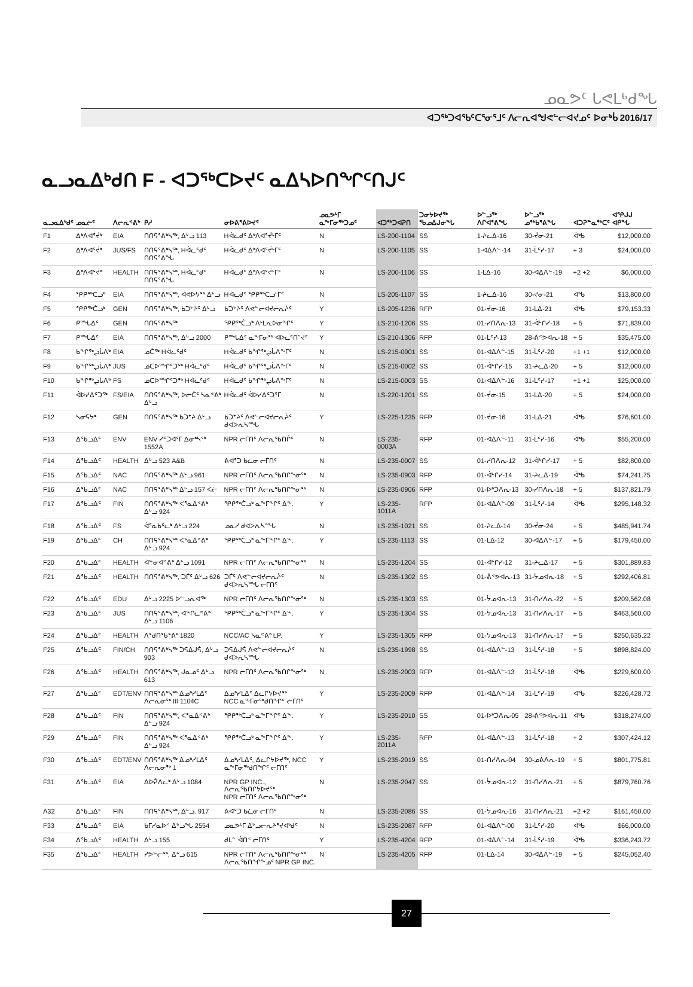ᓄᓇᕗᑦ ᒐᕙᒪᒃᑯᖓ
ᐊᑐᖅᑐᐊᕐᑲᑦᑕᕐᓂᕐᒧᑦ ᐱᓕᕆᐊᖑᕙᓪᓕᐊᔪᓄᑦ ᐅᓂᒃᑳ 2016/17
ᓇᓗᓇᐃᒃᑯᑎ F - ᐊᑐᖅᑕᐅᔪᑦ ᓇᐃᓴᐅᑎᖏᑦᑎᒍᑦ
| ᓇᓗᓇᐃᒃᑯᑦ | ᓄᓇᓖᑦ | ᐱᓕᕆᕝᕕᒃ | ᑭᓱ | ᓂᐅᕕᕐᕕᐅᔪᑦ | ᓄᓇᕗᒻᒥ ᓇᖕᒥᓂᖅᑐᓄᑦ | | ᐊᑐᖅᑐᐊᕈᑎ | ᑐᓂᔭᐅᔪᖅ ᖃᓄᐃᒍᓂᖓ | ᐅᓪᓗᖅ ᐱᒋᐊᕐᕕᖓ | ᐅᓪᓗᖅ ᓄᖅᑲᕐᕕᖓ | ᐊᑐᕈᓐᓇᖅᑕᑦ | ᐊᕿᒍᒍ ᐊᑭᖓ |
| --- | --- | --- | --- | --- | --- | --- | --- | --- | --- | --- | --- | --- |
| F1 | ᐃᒃᐱᐊᕐᔫᒃ | EIA | ᑎᑎᕋᕐᕕᒃᓴᖅ, ᐃᒡᓗ 113 | Hᐋᓚᑯᑦ ᐃᒃᐱᐊᕐᔫᒻᒥᑦ | N | | LS-200-1104 | SS | 1-ᔨᓚᐃ-16 | 30-ᔫᓂ-21 | ᐋᒃᑲ | $12,000.00 |
| F2 | ᐃᒃᐱᐊᕐᔫᒃ | JUS/FS | ᑎᑎᕋᕐᕕᒃᓴᖅ, Hᐋᓚᑦᑯᑦ ᑎᑎᕋᕐᕕᖓ | Hᐋᓚᑯᑦ ᐃᒃᐱᐊᕐᔫᒻᒥᑦ | N | | LS-200-1105 | SS | 1-ᐊᐃᐱᓪ-14 | 31-ᒫᑦᓯ-17 | + 3 | $24,000.00 |
| F3 | ᐃᒃᐱᐊᕐᔫᒃ | HEALTH | ᑎᑎᕋᕐᕕᒃᓴᖅ, Hᐋᓚᑦᑯᑦ ᑎᑎᕋᕐᕕᖓ | Hᐋᓚᑯᑦ ᐃᒃᐱᐊᕐᔫᒻᒥᑦ | N | | LS-200-1106 | SS | 1-ᒪᐃ-16 | 30-ᐊᐃᐱᓪ-19 | +2 +2 | $6,000.00 |
| F4 | ᕿᑭᖅᑖᓗᒃ | EIA | ᑎᑎᕋᕐᕕᒃᓴᖅ, ᐊᕙᐅᔭᖅ ᐃᒡᓗ | Hᐋᓚᑯᑦ ᕿᑭᖅᑖᓗᒻᒥᑦ | N | | LS-205-1107 | SS | 1-ᔨᓚᐃ-16 | 30-ᔫᓂ-21 | ᐋᒃᑲ | $13,800.00 |
| F5 | ᕿᑭᖅᑖᓗᒃ | GEN | ᑎᑎᕋᕐᕕᒃᓴᖅ, ᑲᑐᔾᔨᑦ ᐃᒡᓗ | ᑲᑐᔾᔨᑦ ᐱᕙᓪᓕᐊᔪᓕᕆᔩᑦ | Y | | LS-205-1236 | RFP | 01-ᔫᓂ-16 | 31-ᒪᐃ-21 | ᐋᒃᑲ | $79,153.33 |
| F6 | ᑭᙵᐃᑦ | GEN | ᑎᑎᕋᕐᕕᒃᓴᖅ | ᕿᑭᖅᑖᓗᒃ ᐱᒻᒪᕆᐅᓂᖏᑦ | Y | | LS-210-1206 | SS | 01-ᓯᑎᐱᕆ-13 | 31-ᐋᒡᒋᓯ-18 | + 5 | $71,839.00 |
| F7 | ᑭᙵᐃᑦ | EIA | ᑎᑎᕋᕐᕕᒃᓴᖅ, ᐃᒡᓗ 2000 | ᑭᙵᐃᑦ ᓇᖕᒥᓂᖅ ᐊᐅᓚᑦᑎᔾᔪᑦ | Y | | LS-210-1306 | RFP | 01-ᒫᑦᓯ-13 | 28-ᕖᕝᕗᐊᕆ-18 | + 5 | $35,475.00 |
| F8 | ᑲᖏᖅᖢᒑᐱᒃ | EIA | ᓄᑖᖅ Hᐋᓚᑦᑯᑦ | Hᐋᓚᑯᑦ ᑲᖏᖅᖢᒑᐱᖕᒥᑦ | N | | LS-215-0001 | SS | 01-ᐊᐃᐱᓪ-15 | 31-ᒫᑦᓯ-20 | +1 +1 | $12,000.00 |
| F9 | ᑲᖏᖅᖢᒑᐱᒃ | JUS | ᓄᑕᐅᙱᑦᑐᖅ Hᐋᓚᑦᑯᑦ | Hᐋᓚᑯᑦ ᑲᖏᖅᖢᒑᐱᖕᒥᑦ | N | | LS-215-0002 | SS | 01-ᐋᒡᒋᓯ-15 | 31-ᔨᓚᐃ-20 | + 5 | $12,000.00 |
| F10 | ᑲᖏᖅᖢᒑᐱᒃ | FS | ᓄᑕᐅᙱᑦᑐᖅ Hᐋᓚᑦᑯᑦ | Hᐋᓚᑯᑦ ᑲᖏᖅᖢᒑᐱᖕᒥᑦ | N | | LS-215-0003 | SS | 01-ᐊᐃᐱᓪ-16 | 31-ᒫᑦᓯ-17 | +1 +1 | $25,000.00 |
| F11 | ᐋᐅᓯᐃᑦᑐᖅ | FS/EIA | ᑎᑎᕋᕐᕕᒃᓴᖅ, ᐅᓕᑖᑦ ᓴᓇᕝᕕᒃ ᐃᒡᓗ | Hᐋᓚᑯᑦ ᐋᐅᓯᐃᑦᑐᕐᒥ | N | | LS-220-1201 | SS | 01-ᔫᓂ-15 | 31-ᒪᐃ-20 | + 5 | $24,000.00 |
| F12 | ᓴᓂᕋᔭᒃ | GEN | ᑎᑎᕋᕐᕕᒃᓴᖅ ᑲᑐᔾᔨ ᐃᒡᓗ | ᑲᑐᔾᔨᑦ ᐱᕙᓪᓕᐊᔪᓕᕆᔩᑦ ᑯᐊᐳᕇᓴᙵ | Y | | LS-225-1235 | RFP | 01-ᔫᓂ-16 | 31-ᒪᐃ-21 | ᐋᒃᑲ | $76,601.00 |
| F13 | ᐃᖃᓗᐃᑦ | ENV | ENV ᓯᑦᑐᐊᕐᒥ ᐃᓂᒃᓴᖅ 1552A | NPR ᓕᒥᑎᑦ ᐱᓕᕆᖃᑎᒌᑦ | N | | LS-235-0003A | RFP | 01-ᐊᐃᐱᓪ-11 | 31-ᒫᑦᓯ-16 | ᐋᒃᑲ | $55,200.00 |
| F14 | ᐃᖃᓗᐃᑦ | HEALTH | ᐃᒡᓗ 523 A&B | ᕕᐊᕐᑐ ᑲᓛᓂ ᓕᒥᑎᑦ | N | | LS-235-0007 | SS | 01-ᓯᑎᐱᕆ-12 | 31-ᐋᒡᒋᓯ-17 | + 5 | $82,800.00 |
| F15 | ᐃᖃᓗᐃᑦ | NAC | ᑎᑎᕋᕐᕕᒃᓴᖅ ᐃᒡᓗ 961 | NPR ᓕᒥᑎᑦ ᐱᓕᕆᖃᑎᒋᖕᓂᖅ | N | | LS-235-0903 | RFP | 01-ᐋᒡᒋᓯ-14 | 31-ᔨᓚᐃ-19 | ᐋᒃᑲ | $74,241.75 |
| F16 | ᐃᖃᓗᐃᑦ | NAC | ᑎᑎᕋᕐᕕᒃᓴᖅ ᐃᒡᓗ 157 ᐹᓖ | NPR ᓕᒥᑎᑦ ᐱᓕᕆᖃᑎᒋᖕᓂᖅ | N | | LS-235-0906 | RFP | 01-ᐅᒃᑑᐱᕆ-13 | 30-ᓯᑎᐱᕆ-18 | + 5 | $137,821.79 |
| F17 | ᐃᖃᓗᐃᑦ | FIN | ᑎᑎᕋᕐᕕᒃᓴᖅ ᐸᕐᓇᐃᕝᕕᒃ ᐃᒡᓗ 924 | ᕿᑭᖅᑖᓗᒃ ᓇᖕᒥᖏᑦ ᐃᖕ. | Y | | LS-235-1011A | RFP | 01-ᐊᐃᐱᓪ-09 | 31-ᒫᑦᓯ-14 | ᐋᒃᑲ | $295,148.32 |
| F18 | ᐃᖃᓗᐃᑦ | FS | ᐋᕐᓇᑲᑦᓚᒃ ᐃᒡᓗ 224 | ᓄᓇᓯ ᑯᐊᐳᕇᓴᙵ | N | | LS-235-1021 | SS | 01-ᔨᓚᐃ-14 | 30-ᔫᓂ-24 | + 5 | $485,941.74 |
| F19 | ᐃᖃᓗᐃᑦ | CH | ᑎᑎᕋᕐᕕᒃᓴᖅ ᐸᕐᓇᐃᕝᕕᒃ ᐃᒡᓗ 924 | ᕿᑭᖅᑖᓗᒃ ᓇᖕᒥᖏᑦ ᐃᖕ. | Y | | LS-235-1113 | SS | 01-ᒪᐃ-12 | 30-ᐊᐃᐱᓪ-17 | + 5 | $179,450.00 |
| F20 | ᐃᖃᓗᐃᑦ | HEALTH | ᐋᓐᓂᐊᕝᕕᒃ ᐃᒡᓗ 1091 | NPR ᓕᒥᑎᑦ ᐱᓕᕆᖃᑎᒋᖕᓂᖅ | N | | LS-235-1204 | SS | 01-ᐋᒡᒋᓯ-12 | 31-ᔨᓚᐃ-17 | + 5 | $301,889.83 |
| F21 | ᐃᖃᓗᐃᑦ | HEALTH | ᑎᑎᕋᕐᕕᒃᓴᖅ, ᑐᒦᑦ ᐃᒡᓗ 626 | ᑐᒦᑦ ᐱᕙᓪᓕᐊᔪᓕᕆᔩᑦ ᑯᐊᐳᕇᓴᙵ ᓕᒥᑎᑦ | N | | LS-235-1302 | SS | 01-ᕖᕝᕗᐊᕆ-13 | 31-ᔮᓄᐊᕆ-18 | + 5 | $292,406.81 |
| F22 | ᐃᖃᓗᐃᑦ | EDU | ᐃᒡᓗ 2225 ᐅᓪᓗᕆᐊᖅ | NPR ᓕᒥᑎᑦ ᐱᓕᕆᖃᑎᒋᖕᓂᖅ | N | | LS-235-1303 | SS | 01-ᔮᓄᐊᕆ-13 | 31-ᑎᓯᐱᕆ-22 | + 5 | $209,562.08 |
| F23 | ᐃᖃᓗᐃᑦ | JUS | ᑎᑎᕋᕐᕕᒃᓴᖅ, ᐊᖏᓚᕝᕕᒃ ᐃᒡᓗ 1106 | ᕿᑭᖅᑖᓗᒃ ᓇᖕᒥᖏᑦ ᐃᖕ. | Y | | LS-235-1304 | SS | 01-ᔮᓄᐊᕆ-13 | 31-ᑎᓯᐱᕆ-17 | + 5 | $463,560.00 |
| F24 | ᐃᖃᓗᐃᑦ | HEALTH | ᐱᕐᑯᑎᖃᕐᕕᒃ 1820 | NCC/AC ᓴᓇᕝᕕᒃ LP. | Y | | LS-235-1305 | RFP | 01-ᔮᓄᐊᕆ-13 | 31-ᑎᓯᐱᕆ-17 | + 5 | $250,635.22 |
| F25 | ᐃᖃᓗᐃᑦ | FIN/CH | ᑎᑎᕋᕐᕕᒃᓴᖅ ᑐᕋᐃᒍᕌ, ᐃᒡᓗ 903 | ᑐᕋᐃᒍᕌ ᐱᕙᓪᓕᐊᔪᓕᕆᔩᑦ ᑯᐊᐳᕇᓴᙵ | N | | LS-235-1998 | SS | 01-ᐊᐃᐱᓪ-13 | 31-ᒫᑦᓯ-18 | + 5 | $898,824.00 |
| F26 | ᐃᖃᓗᐃᑦ | HEALTH | ᑎᑎᕋᕐᕕᒃᓴᖅ, ᒍᓇᓄᑦ ᐃᒡᓗ 613 | NPR ᓕᒥᑎᑦ ᐱᓕᕆᖃᑎᒋᖕᓂᖅ | N | | LS-235-2003 | RFP | 01-ᐊᐃᐱᓪ-13 | 31-ᒫᑦᓯ-18 | ᐋᒃᑲ | $229,600.00 |
| F27 | ᐃᖃᓗᐃᑦ | EDT/ENV | ᑎᑎᕋᕐᕕᒃᓴᖅ ᐃᓄᒃᓯᒪᐃᑦ ᐱᓕᕆᓂᖅ III 1104C | ᐃᓄᒃᓯᒪᐃᑦ ᐃᓚᒋᔭᐅᔪᖅ NCC ᓇᖕᒥᓂᖅᑯᑎᖏᑦ ᓕᒥᑎᑦ | Y | | LS-235-2009 | RFP | 01-ᐊᐃᐱᓪ-14 | 31-ᒫᑦᓯ-19 | ᐋᒃᑲ | $226,428.72 |
| F28 | ᐃᖃᓗᐃᑦ | FIN | ᑎᑎᕋᕐᕕᒃᓴᖅ, ᐸᕐᓇᐃᕝᕕᒃ ᐃᒡᓗ 924 | ᕿᑭᖅᑖᓗᒃ ᓇᖕᒥᖏᑦ ᐃᖕ. | Y | | LS-235-2010 | SS | 01-ᐅᒃᑑᐱᕆ-05 | 28-ᕖᕝᕗᐊᕆ-11 | ᐋᒃᑲ | $318,274.00 |
| F29 | ᐃᖃᓗᐃᑦ | FIN | ᑎᑎᕋᕐᕕᒃᓴᖅ ᐸᕐᓇᐃᕝᕕᒃ ᐃᒡᓗ 924 | ᕿᑭᖅᑖᓗᒃ ᓇᖕᒥᖏᑦ ᐃᖕ. | Y | | LS-235-2011A | RFP | 01-ᐊᐃᐱᓪ-13 | 31-ᒫᑦᓯ-18 | + 2 | $307,424.12 |
| F30 | ᐃᖃᓗᐃᑦ | EDT/ENV | ᑎᑎᕋᕐᕕᒃᓴᖅ ᐃᓄᒃᓯᒪᐃᑦ ᐱᓕᕆᓂᖅ 1 | ᐃᓄᒃᓯᒪᐃᑦ, ᐃᓚᒋᔭᐅᔪᖅ, NCC ᓇᖕᒥᓂᖅᑯᑎᖏᑦ ᓕᒥᑎᑦ | Y | | LS-235-2019 | SS | 01-ᑎᓯᐱᕆ-04 | 30-ᓄᕕᐱᕆ-19 | + 5 | $801,775.81 |
| F31 | ᐃᖃᓗᐃᑦ | EIA | ᐃᐅᕉᐱᓚᒃ ᐃᒡᓗ 1084 | NPR GP INC., ᐱᓕᕆᖃᑎᒋᔭᐅᔪᖅ NPR ᓕᒥᑎᑦ ᐱᓕᕆᖃᑎᒋᖕᓂᖅ | N | | LS-235-2047 | SS | 01-ᔮᓄᐊᕆ-12 | 31-ᑎᓯᐱᕆ-21 | + 5 | $879,760.76 |
| A32 | ᐃᖃᓗᐃᑦ | FIN | ᑎᑎᕋᕐᕕᒃᓴᖅ, ᐃᒡᓗ. 917 | ᕕᐊᕐᑐ ᑲᓛᓂ ᓕᒥᑎᑦ | N | | LS-235-2086 | SS | 01-ᔮᓄᐊᕆ-16 | 31-ᑎᓯᐱᕆ-21 | +2 +2 | $161,450.00 |
| F33 | ᐃᖃᓗᐃᑦ | EIA | ᑲᒥᓯᓇᐅᑉ ᐃᒡᓗᖓ 2554 | ᓄᓇᕗᒻᒥ ᐃᒡᓗᓕᕆᔨᕐᔪᐊᒃᑯᑦ | N | | LS-235-2087 | RFP | 01-ᐊᐃᐱᓪ-00 | 31-ᒫᑦᓯ-20 | ᐋᒃᑲ | $66,000.00 |
| F34 | ᐃᖃᓗᐃᑦ | HEALTH | ᐃᒡᓗ 155 | ᑯᒪᓐ ᐋᑎᑉ ᓕᒥᑎᑦ | Y | | LS-235-4204 | RFP | 01-ᐊᐃᐱᓪ-14 | 31-ᒫᑦᓯ-19 | ᐋᒃᑲ | $336,243.72 |
| F35 | ᐃᖃᓗᐃᑦ | HEALTH | ᓯᕗᓪᓕᖅ, ᐃᒡᓗ 615 | NPR ᓕᒥᑎᑦ ᐱᓕᕆᖃᑎᒋᖕᓂᖅ ᐱᓕᕆᖃᑎᖏᖕᓄᑦ NPR GP INC. | N | | LS-235-4205 | RFP | 01-ᒪᐃ-14 | 30-ᐊᐃᐱᓪ-19 | + 5 | $245,052.40 |
27